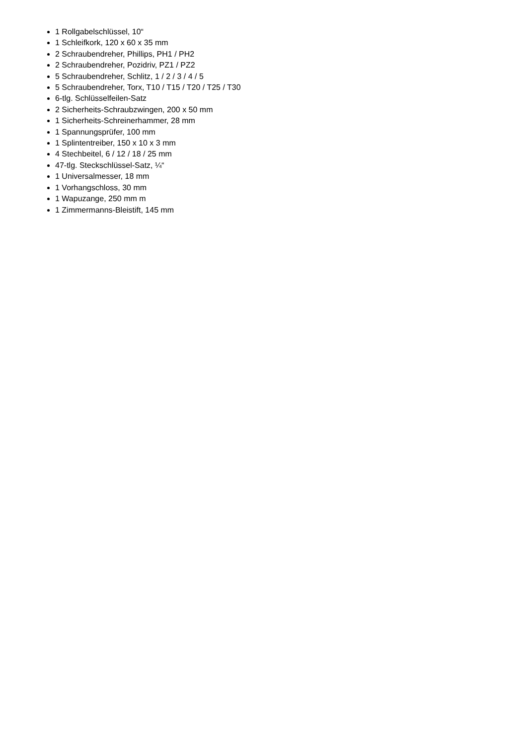1 Rollgabelschlüssel, 10“
1 Schleifkork, 120 x 60 x 35 mm
2 Schraubendreher, Phillips, PH1 / PH2
2 Schraubendreher, Pozidriv, PZ1 / PZ2
5 Schraubendreher, Schlitz, 1 / 2 / 3 / 4 / 5
5 Schraubendreher, Torx, T10 / T15 / T20 / T25 / T30
6-tlg. Schlüsselfeilen-Satz
2 Sicherheits-Schraubzwingen, 200 x 50 mm
1 Sicherheits-Schreinerhammer, 28 mm
1 Spannungsprüfer, 100 mm
1 Splintentreiber, 150 x 10 x 3 mm
4 Stechbeitel, 6 / 12 / 18 / 25 mm
47-tlg. Steckschlüssel-Satz, ¼“
1 Universalmesser, 18 mm
1 Vorhangschloss, 30 mm
1 Wapuzange, 250 mm m
1 Zimmermanns-Bleistift, 145 mm